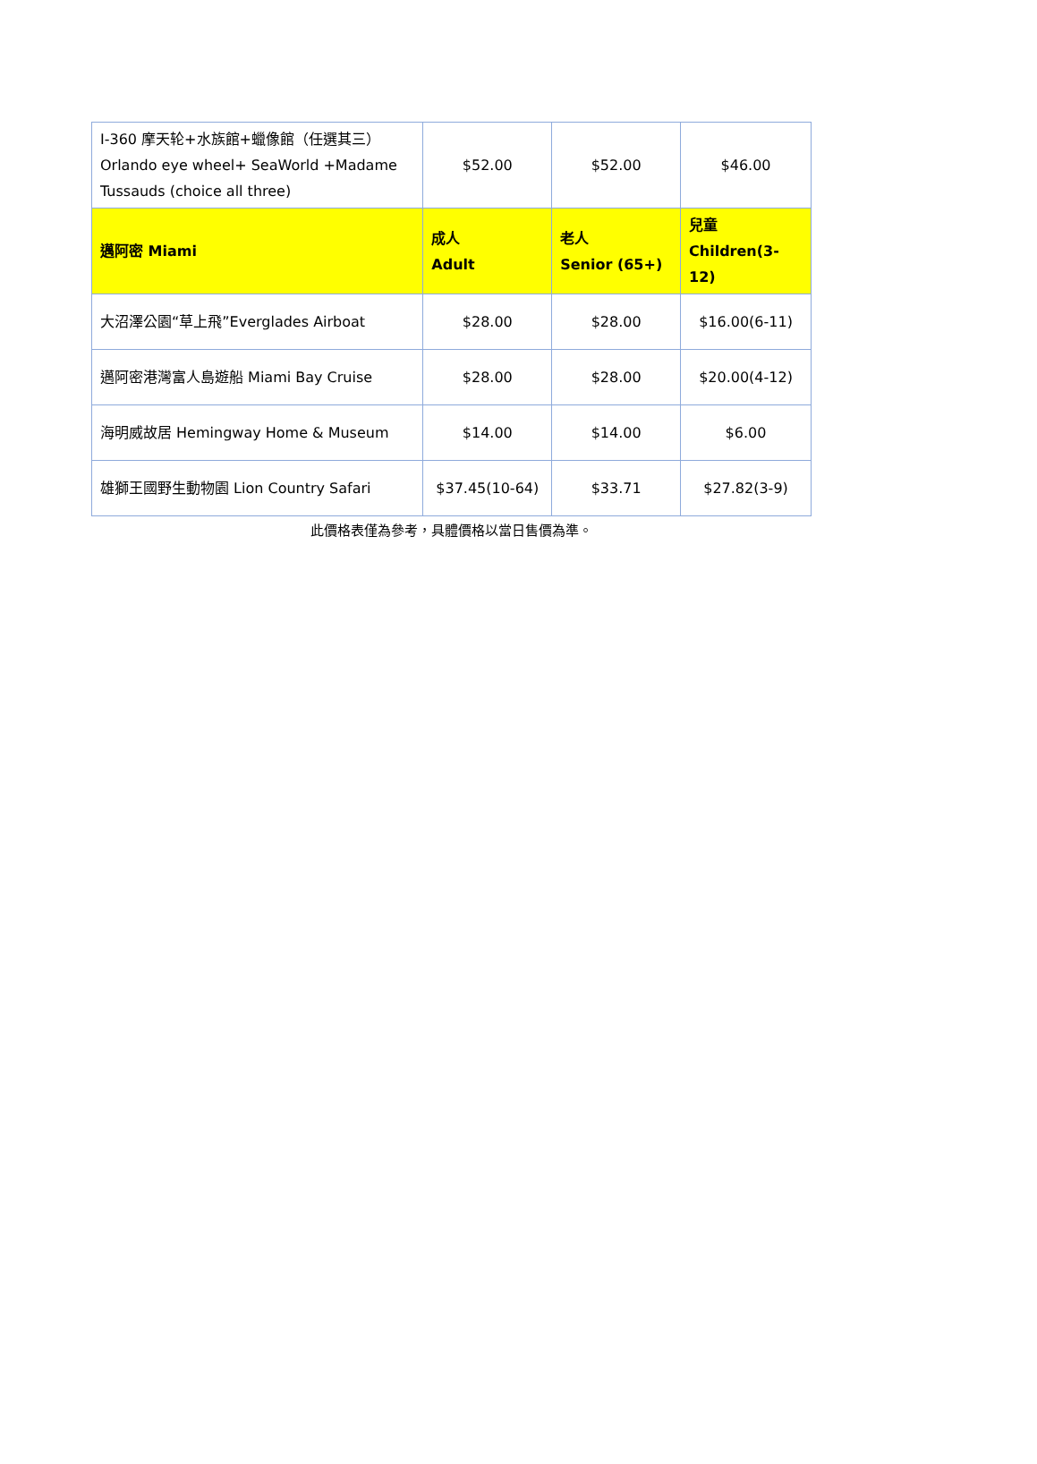| I-360 摩天轮+水族館+蠟像館（任選其三）Orlando eye wheel+ SeaWorld +Madame Tussauds (choice all three) | $52.00 | $52.00 | $46.00 |
| 邁阿密 Miami | 成人 Adult | 老人 Senior (65+) | 兒童 Children(3-12) |
| 大沼澤公園“草上飛”Everglades Airboat | $28.00 | $28.00 | $16.00(6-11) |
| 邁阿密港灣富人島遊船 Miami Bay Cruise | $28.00 | $28.00 | $20.00(4-12) |
| 海明威故居 Hemingway Home & Museum | $14.00 | $14.00 | $6.00 |
| 雄獅王國野生動物園 Lion Country Safari | $37.45(10-64) | $33.71 | $27.82(3-9) |
此價格表僅為參考，具體價格以當日售價為準。